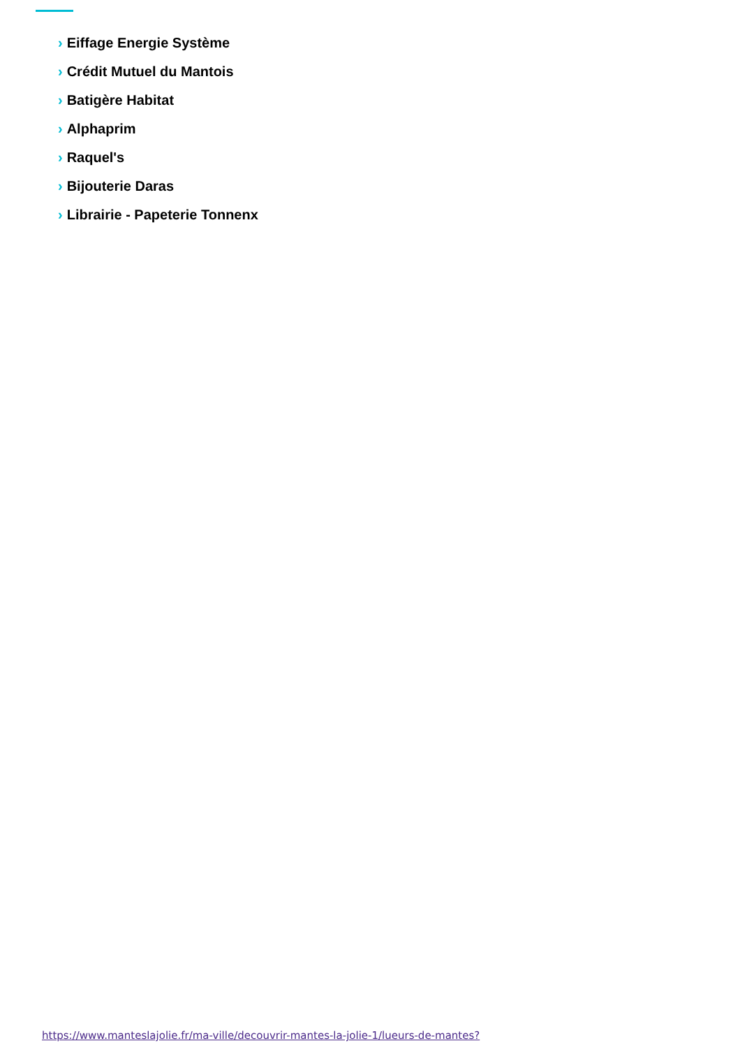› Eiffage Energie Système
› Crédit Mutuel du Mantois
› Batigère Habitat
› Alphaprim
› Raquel's
› Bijouterie Daras
› Librairie - Papeterie Tonnenx
https://www.manteslajolie.fr/ma-ville/decouvrir-mantes-la-jolie-1/lueurs-de-mantes?